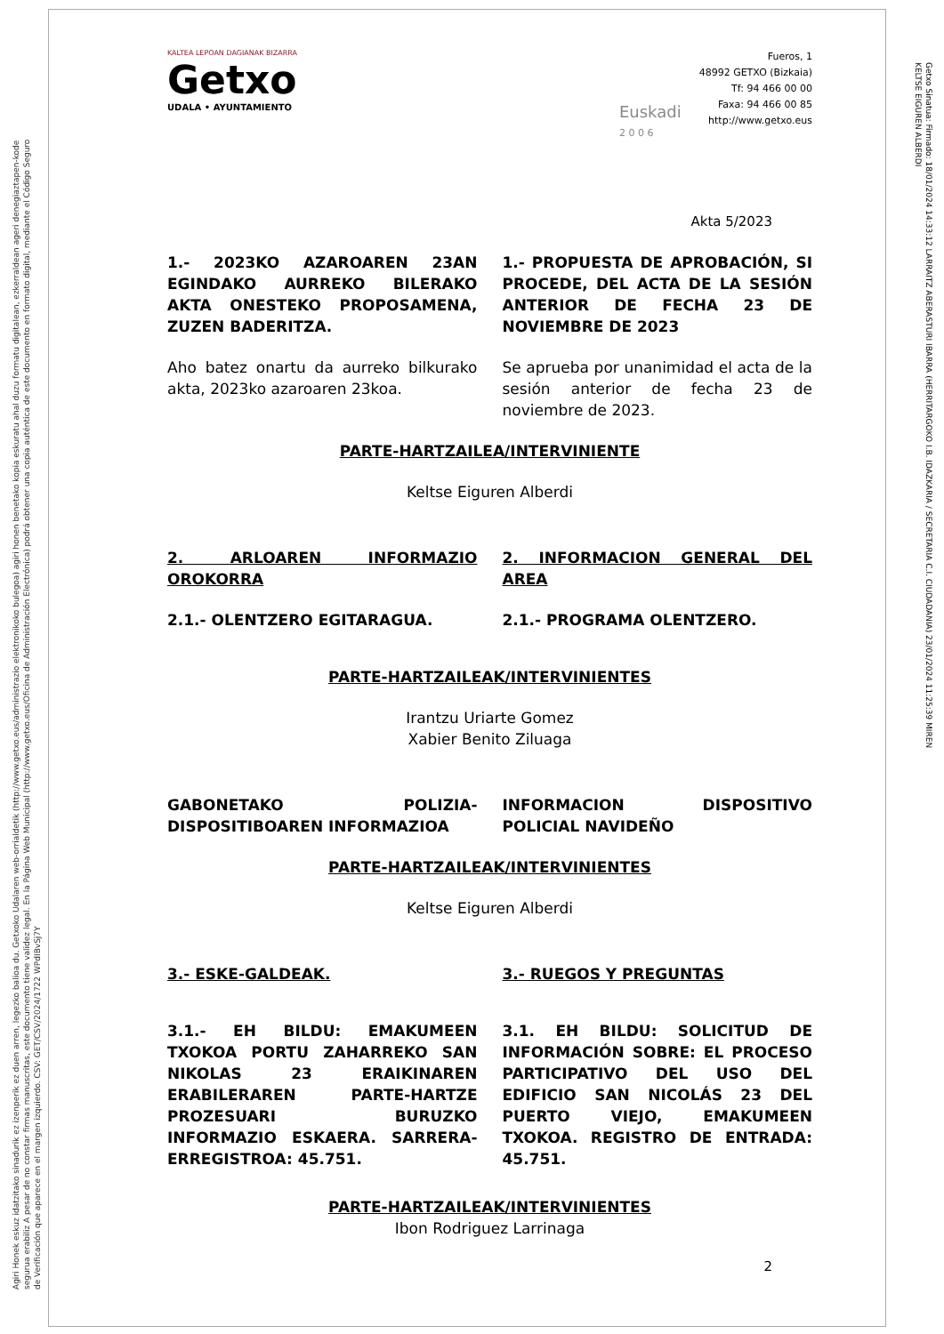Agiri Honek eskuz idatzitako sinadurik ez izenperik ez duen arren, legezko balioa du. Getxoko Udalaren web-orrialdetik (http://www.getxo.eus/administrazio elektronikoko bulegoa) agiri honen benetako kopia eskuratu ahal duzu formatu digitalean, ezkerraldean ageri denegiaztapen-kode segurua erabiliz A pesar de no constar firmas manuscritas, este documento tiene validez legal. En la Página Web Municipal (http://www.getxo.eus/Oficina de Administración Electrónica) podrá obtener una copia auténtica de este documento en formato digital, mediante el Código Seguro de Verificación que aparece en el margen izquierdo. CSV: GET/CSV/2024/1722 WPdIBvSj7Y
Getxo Sinatua: Firmado: 18/01/2024 14:33:12 LARRAITZ ABERASTURI IBARRA (HERRITARGOKO I.B. IDAZKARIA / SECRETARIA C.I. CIUDADANIA) 23/01/2024 11:25:39 MIREN KELTSE EIGUREN ALBERDI
KALTEA LEPOAN DAGIANAK BIZARRA
Getxo
UDALA • AYUNTAMIENTO
Euskadi
2 0 0 6
Fueros, 1
48992 GETXO (Bizkaia)
Tf: 94 466 00 00
Faxa: 94 466 00 85
http://www.getxo.eus
Akta 5/2023
1.- 2023KO AZAROAREN 23AN EGINDAKO AURREKO BILERAKO AKTA ONESTEKO PROPOSAMENA, ZUZEN BADERITZA.
1.- PROPUESTA DE APROBACIÓN, SI PROCEDE, DEL ACTA DE LA SESIÓN ANTERIOR DE FECHA 23 DE NOVIEMBRE DE 2023
Aho batez onartu da aurreko bilkurako akta, 2023ko azaroaren 23koa.
Se aprueba por unanimidad el acta de la sesión anterior de fecha 23 de noviembre de 2023.
PARTE-HARTZAILEA/INTERVINIENTE
Keltse Eiguren Alberdi
2. ARLOAREN INFORMAZIO OROKORRA
2. INFORMACION GENERAL DEL AREA
2.1.- OLENTZERO EGITARAGUA. 2.1.- PROGRAMA OLENTZERO.
PARTE-HARTZAILEAK/INTERVINIENTES
Irantzu Uriarte Gomez
Xabier Benito Ziluaga
GABONETAKO POLIZIA-DISPOSITIBOAREN INFORMAZIOA
INFORMACION DISPOSITIVO POLICIAL NAVIDEÑO
PARTE-HARTZAILEAK/INTERVINIENTES
Keltse Eiguren Alberdi
3.- ESKE-GALDEAK. 3.- RUEGOS Y PREGUNTAS
3.1.- EH BILDU: EMAKUMEEN TXOKOA PORTU ZAHARREKO SAN NIKOLAS 23 ERAIKINAREN ERABILERAREN PARTE-HARTZE PROZESUARI BURUZKO INFORMAZIO ESKAERA. SARRERA-ERREGISTROA: 45.751.
3.1. EH BILDU: SOLICITUD DE INFORMACIÓN SOBRE: EL PROCESO PARTICIPATIVO DEL USO DEL EDIFICIO SAN NICOLÁS 23 DEL PUERTO VIEJO, EMAKUMEEN TXOKOA. REGISTRO DE ENTRADA: 45.751.
PARTE-HARTZAILEAK/INTERVINIENTES
Ibon Rodriguez Larrinaga
2